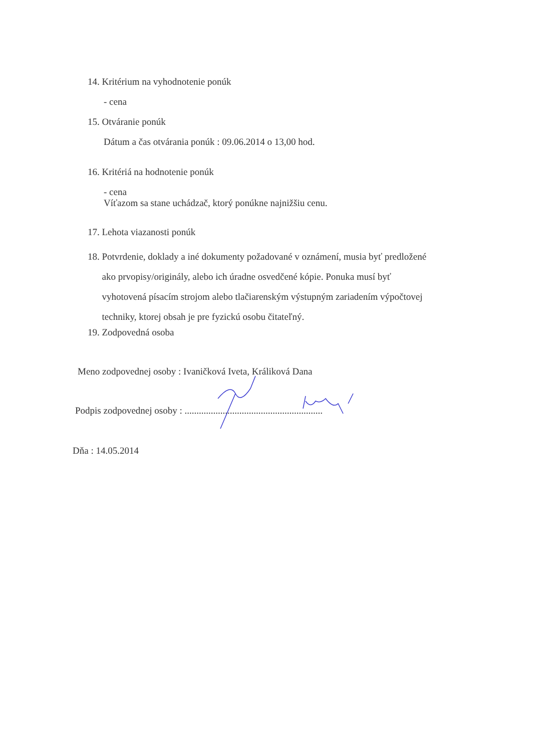14. Kritérium na vyhodnotenie ponúk
- cena
15. Otváranie ponúk
Dátum a čas otvárania ponúk : 09.06.2014 o 13,00 hod.
16. Kritériá na hodnotenie ponúk
- cena
Víťazom sa stane uchádzač, ktorý ponúkne najnižšiu cenu.
17. Lehota viazanosti ponúk
18. Potvrdenie, doklady a iné dokumenty požadované v oznámení, musia byť predložené
ako prvopisy/originály, alebo ich úradne osvedčené kópie. Ponuka musí byť
vyhotovená písacím strojom alebo tlačiarenským výstupným zariadením výpočtovej
techniky, ktorej obsah je pre fyzickú osobu čitateľný.
19. Zodpovedná osoba
Meno zodpovednej osoby : Ivaničková Iveta, Králiková Dana
Podpis zodpovednej osoby : ..........................................................
Dňa : 14.05.2014